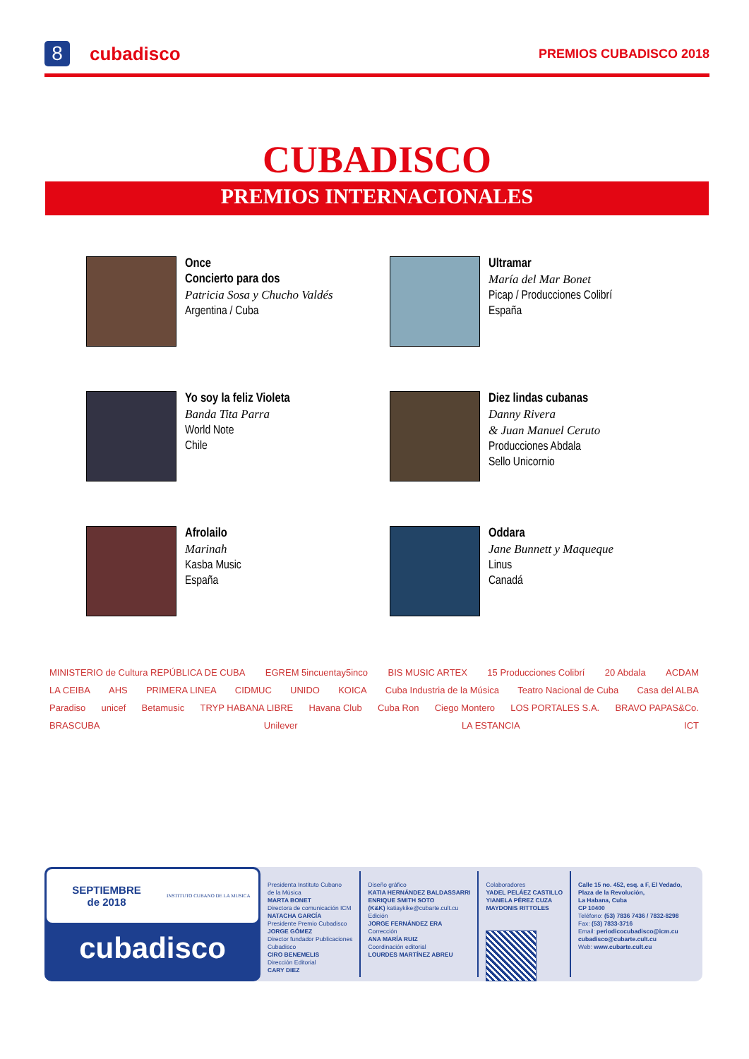8 cubadisco PREMIOS CUBADISCO 2018
CUBADISCO
PREMIOS INTERNACIONALES
Once
Concierto para dos
Patricia Sosa y Chucho Valdés
Argentina / Cuba
Ultramar
María del Mar Bonet
Picap / Producciones Colibrí
España
Yo soy la feliz Violeta
Banda Tita Parra
World Note
Chile
Diez lindas cubanas
Danny Rivera
& Juan Manuel Ceruto
Producciones Abdala
Sello Unicornio
Afrolailo
Marinah
Kasba Music
España
Oddara
Jane Bunnett y Maqueque
Linus
Canadá
MINISTERIO de Cultura REPÚBLICA DE CUBA EGREM 5incuentay5inco BIS MUSIC ARTEX 15 Producciones Colibrí 20 Abdala ACDAM LA CEIBA AHS PRIMERA LINEA CIDMUC UNIDO KOICA Cuba Industria de la Música Teatro Nacional de Cuba Casa del ALBA Paradiso unicef Betamusic TRYP HABANA LIBRE Havana Club Cuba Ron Ciego Montero LOS PORTALES S.A. BRAVO PAPAS&Co. BRASCUBA Unilever LA ESTANCIA ICT
SEPTIEMBRE
de 2018
INSTITUTO CUBANO DE LA MUSICA
cubadisco
Presidenta Instituto Cubano
de la Música
MARTA BONET
Directora de comunicación ICM
NATACHA GARCÍA
Presidente Premio Cubadisco
JORGE GÓMEZ
Director fundador Publicaciones
Cubadisco
CIRO BENEMELIS
Dirección Editorial
CARY DIEZ
Diseño gráfico
KATIA HERNÁNDEZ BALDASSARRI
ENRIQUE SMITH SOTO
(K&K) katiaykike@cubarte.cult.cu
Edición
JORGE FERNÁNDEZ ERA
Corrección
ANA MARÍA RUIZ
Coordinación editorial
LOURDES MARTÍNEZ ABREU
Colaboradores
YADEL PELÁEZ CASTILLO
YIANELA PÉREZ CUZA
MAYDONIS RITTOLES
Calle 15 no. 452, esq. a F, El Vedado,
Plaza de la Revolución,
La Habana, Cuba
CP 10400
Teléfono: (53) 7836 7436 / 7832-8298
Fax: (53) 7833-3716
Email: periodicocubadisco@icm.cu
cubadisco@cubarte.cult.cu
Web: www.cubarte.cult.cu